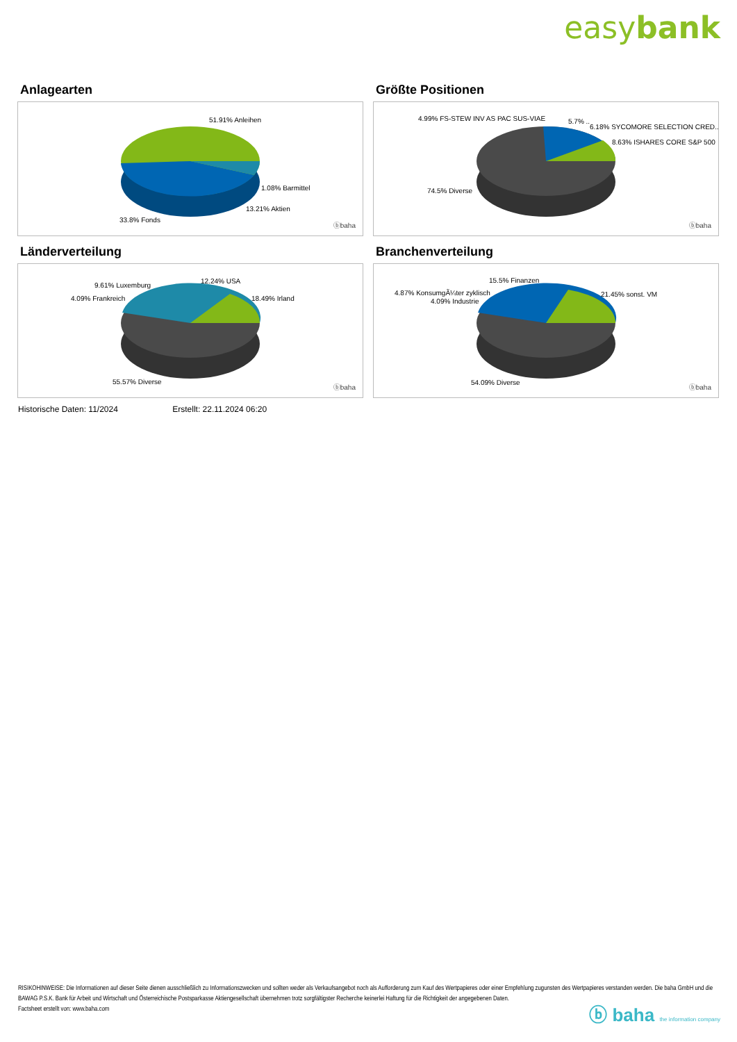easybank
Anlagearten
51.91% Anleihen
1.08% Barmittel
13.21% Aktien
33.8% Fonds
ⓑbaha
Größte Positionen
4.99% FS-STEW INV AS PAC SUS-VIAE 5.7% ..
6.18% SYCOMORE SELECTION CRED..
8.63% ISHARES CORE S&P 500
74.5% Diverse
ⓑbaha
Länderverteilung
9.61% Luxemburg
12.24% USA
4.09% Frankreich 18.49% Irland
55.57% Diverse
ⓑbaha
Branchenverteilung
15.5% Finanzen
4.87% KonsumgÃ¼ter zyklisch 21.45% sonst. VM
4.09% Industrie
54.09% Diverse
ⓑbaha
Historische Daten: 11/2024 Erstellt: 22.11.2024 06:20
RISIKOHINWEISE: Die Informationen auf dieser Seite dienen ausschließlich zu Informationszwecken und sollten weder als Verkaufsangebot noch als Aufforderung zum Kauf des Wertpapieres oder einer Empfehlung zugunsten des Wertpapieres verstanden werden. Die baha GmbH und die BAWAG P.S.K. Bank für Arbeit und Wirtschaft und Österreichische Postsparkasse Aktiengesellschaft übernehmen trotz sorgfältigster Recherche keinerlei Haftung für die Richtigkeit der angegebenen Daten.
Factsheet erstellt von: www.baha.com
ⓑ baha the information company